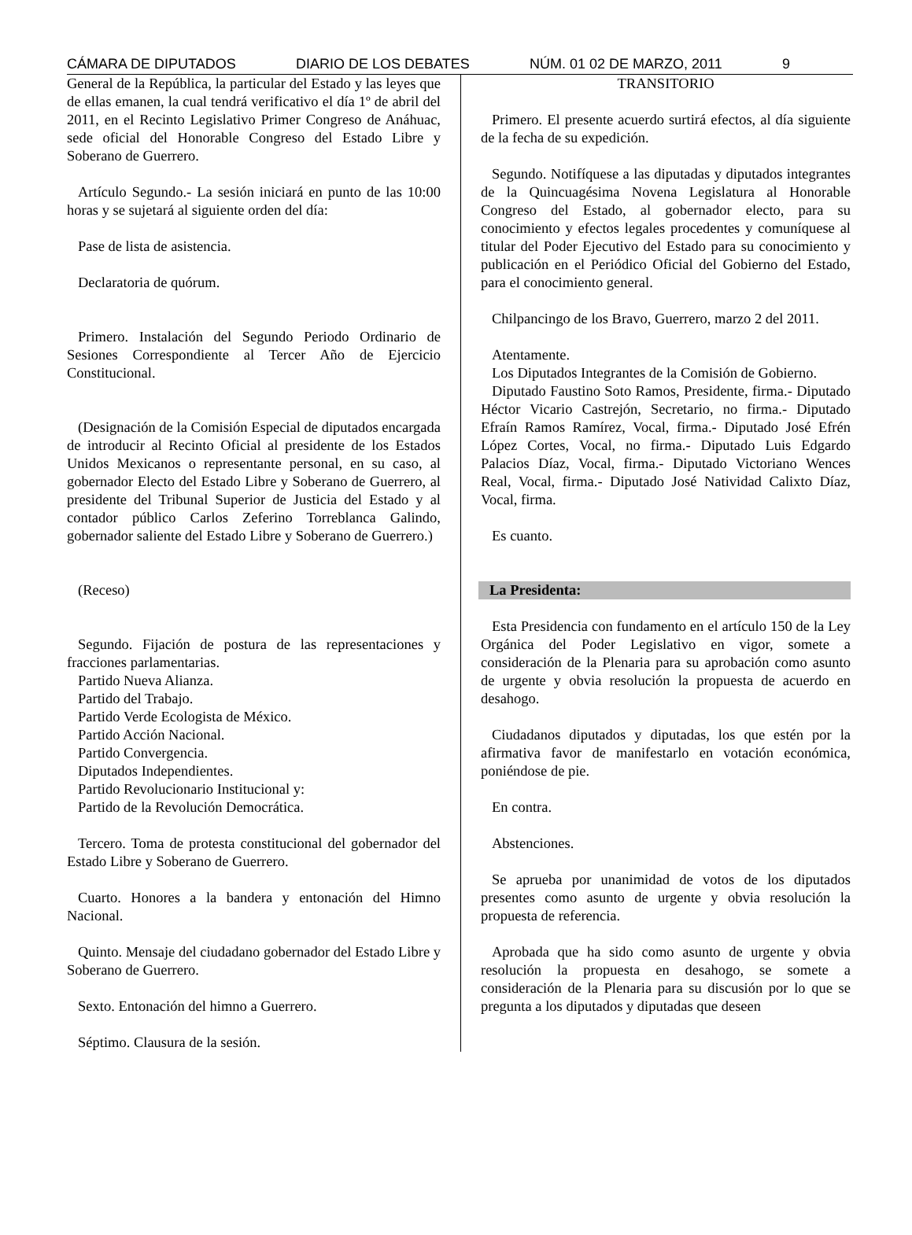CÁMARA DE DIPUTADOS DIARIO DE LOS DEBATES NÚM. 01 02 DE MARZO, 2011 9
General de la República, la particular del Estado y las leyes que de ellas emanen, la cual tendrá verificativo el día 1º de abril del 2011, en el Recinto Legislativo Primer Congreso de Anáhuac, sede oficial del Honorable Congreso del Estado Libre y Soberano de Guerrero.
Artículo Segundo.- La sesión iniciará en punto de las 10:00 horas y se sujetará al siguiente orden del día:
Pase de lista de asistencia.
Declaratoria de quórum.
Primero. Instalación del Segundo Periodo Ordinario de Sesiones Correspondiente al Tercer Año de Ejercicio Constitucional.
(Designación de la Comisión Especial de diputados encargada de introducir al Recinto Oficial al presidente de los Estados Unidos Mexicanos o representante personal, en su caso, al gobernador Electo del Estado Libre y Soberano de Guerrero, al presidente del Tribunal Superior de Justicia del Estado y al contador público Carlos Zeferino Torreblanca Galindo, gobernador saliente del Estado Libre y Soberano de Guerrero.)
(Receso)
Segundo. Fijación de postura de las representaciones y fracciones parlamentarias.
Partido Nueva Alianza.
Partido del Trabajo.
Partido Verde Ecologista de México.
Partido Acción Nacional.
Partido Convergencia.
Diputados Independientes.
Partido Revolucionario Institucional y:
Partido de la Revolución Democrática.
Tercero. Toma de protesta constitucional del gobernador del Estado Libre y Soberano de Guerrero.
Cuarto. Honores a la bandera y entonación del Himno Nacional.
Quinto. Mensaje del ciudadano gobernador del Estado Libre y Soberano de Guerrero.
Sexto. Entonación del himno a Guerrero.
Séptimo. Clausura de la sesión.
TRANSITORIO
Primero. El presente acuerdo surtirá efectos, al día siguiente de la fecha de su expedición.
Segundo. Notifíquese a las diputadas y diputados integrantes de la Quincuagésima Novena Legislatura al Honorable Congreso del Estado, al gobernador electo, para su conocimiento y efectos legales procedentes y comuníquese al titular del Poder Ejecutivo del Estado para su conocimiento y publicación en el Periódico Oficial del Gobierno del Estado, para el conocimiento general.
Chilpancingo de los Bravo, Guerrero, marzo 2 del 2011.
Atentamente.
Los Diputados Integrantes de la Comisión de Gobierno.
Diputado Faustino Soto Ramos, Presidente, firma.- Diputado Héctor Vicario Castrejón, Secretario, no firma.- Diputado Efraín Ramos Ramírez, Vocal, firma.- Diputado José Efrén López Cortes, Vocal, no firma.- Diputado Luis Edgardo Palacios Díaz, Vocal, firma.- Diputado Victoriano Wences Real, Vocal, firma.- Diputado José Natividad Calixto Díaz, Vocal, firma.
Es cuanto.
La Presidenta:
Esta Presidencia con fundamento en el artículo 150 de la Ley Orgánica del Poder Legislativo en vigor, somete a consideración de la Plenaria para su aprobación como asunto de urgente y obvia resolución la propuesta de acuerdo en desahogo.
Ciudadanos diputados y diputadas, los que estén por la afirmativa favor de manifestarlo en votación económica, poniéndose de pie.
En contra.
Abstenciones.
Se aprueba por unanimidad de votos de los diputados presentes como asunto de urgente y obvia resolución la propuesta de referencia.
Aprobada que ha sido como asunto de urgente y obvia resolución la propuesta en desahogo, se somete a consideración de la Plenaria para su discusión por lo que se pregunta a los diputados y diputadas que deseen